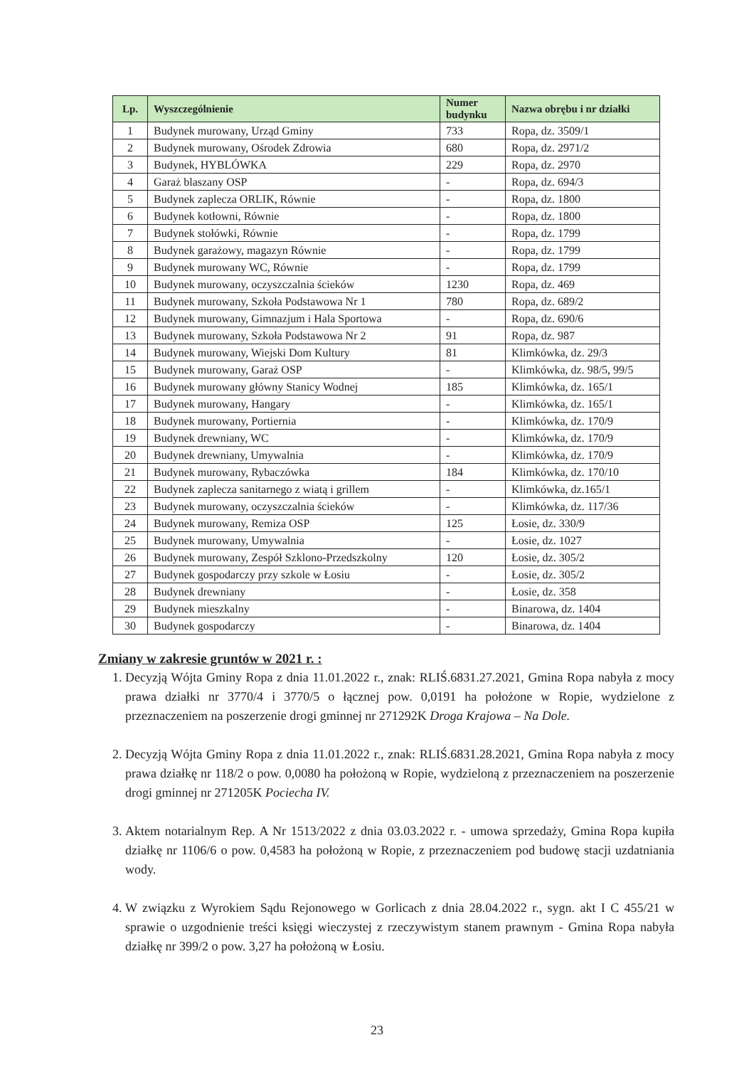| Lp. | Wyszczególnienie | Numer budynku | Nazwa obrębu i nr działki |
| --- | --- | --- | --- |
| 1 | Budynek murowany, Urząd Gminy | 733 | Ropa, dz. 3509/1 |
| 2 | Budynek murowany, Ośrodek Zdrowia | 680 | Ropa, dz. 2971/2 |
| 3 | Budynek, HYBLÓWKA | 229 | Ropa, dz. 2970 |
| 4 | Garaż blaszany OSP | - | Ropa, dz. 694/3 |
| 5 | Budynek zaplecza ORLIK, Równie | - | Ropa, dz. 1800 |
| 6 | Budynek kotłowni, Równie | - | Ropa, dz. 1800 |
| 7 | Budynek stołówki, Równie | - | Ropa, dz. 1799 |
| 8 | Budynek garażowy, magazyn Równie | - | Ropa, dz. 1799 |
| 9 | Budynek murowany WC, Równie | - | Ropa, dz. 1799 |
| 10 | Budynek murowany, oczyszczalnia ścieków | 1230 | Ropa, dz. 469 |
| 11 | Budynek murowany, Szkoła Podstawowa Nr 1 | 780 | Ropa, dz. 689/2 |
| 12 | Budynek murowany, Gimnazjum i Hala Sportowa | - | Ropa, dz. 690/6 |
| 13 | Budynek murowany, Szkoła Podstawowa Nr 2 | 91 | Ropa, dz. 987 |
| 14 | Budynek murowany, Wiejski Dom Kultury | 81 | Klimkówka, dz. 29/3 |
| 15 | Budynek murowany, Garaż OSP | - | Klimkówka, dz. 98/5, 99/5 |
| 16 | Budynek murowany główny Stanicy Wodnej | 185 | Klimkówka, dz. 165/1 |
| 17 | Budynek murowany, Hangary | - | Klimkówka, dz. 165/1 |
| 18 | Budynek murowany, Portiernia | - | Klimkówka, dz. 170/9 |
| 19 | Budynek drewniany, WC | - | Klimkówka, dz. 170/9 |
| 20 | Budynek drewniany, Umywalnia | - | Klimkówka, dz. 170/9 |
| 21 | Budynek murowany, Rybaczówka | 184 | Klimkówka, dz. 170/10 |
| 22 | Budynek zaplecza sanitarnego z wiatą i grillem | - | Klimkówka, dz.165/1 |
| 23 | Budynek murowany, oczyszczalnia ścieków | - | Klimkówka, dz. 117/36 |
| 24 | Budynek murowany, Remiza OSP | 125 | Łosie, dz. 330/9 |
| 25 | Budynek murowany, Umywalnia | - | Łosie, dz. 1027 |
| 26 | Budynek murowany, Zespół Szklono-Przedszkolny | 120 | Łosie, dz. 305/2 |
| 27 | Budynek gospodarczy przy szkole w Łosiu | - | Łosie, dz. 305/2 |
| 28 | Budynek drewniany | - | Łosie, dz. 358 |
| 29 | Budynek mieszkalny | - | Binarowa, dz. 1404 |
| 30 | Budynek gospodarczy | - | Binarowa, dz. 1404 |
Zmiany w zakresie gruntów w 2021 r. :
1. Decyzją Wójta Gminy Ropa z dnia 11.01.2022 r., znak: RLIŚ.6831.27.2021, Gmina Ropa nabyła z mocy prawa działki nr 3770/4 i 3770/5 o łącznej pow. 0,0191 ha położone w Ropie, wydzielone z przeznaczeniem na poszerzenie drogi gminnej nr 271292K Droga Krajowa – Na Dole.
2. Decyzją Wójta Gminy Ropa z dnia 11.01.2022 r., znak: RLIŚ.6831.28.2021, Gmina Ropa nabyła z mocy prawa działkę nr 118/2 o pow. 0,0080 ha położoną w Ropie, wydzieloną z przeznaczeniem na poszerzenie drogi gminnej nr 271205K Pociecha IV.
3. Aktem notarialnym Rep. A Nr 1513/2022 z dnia 03.03.2022 r. - umowa sprzedaży, Gmina Ropa kupiła działkę nr 1106/6 o pow. 0,4583 ha położoną w Ropie, z przeznaczeniem pod budowę stacji uzdatniania wody.
4. W związku z Wyrokiem Sądu Rejonowego w Gorlicach z dnia 28.04.2022 r., sygn. akt I C 455/21 w sprawie o uzgodnienie treści księgi wieczystej z rzeczywistym stanem prawnym - Gmina Ropa nabyła działkę nr 399/2 o pow. 3,27 ha położoną w Łosiu.
23